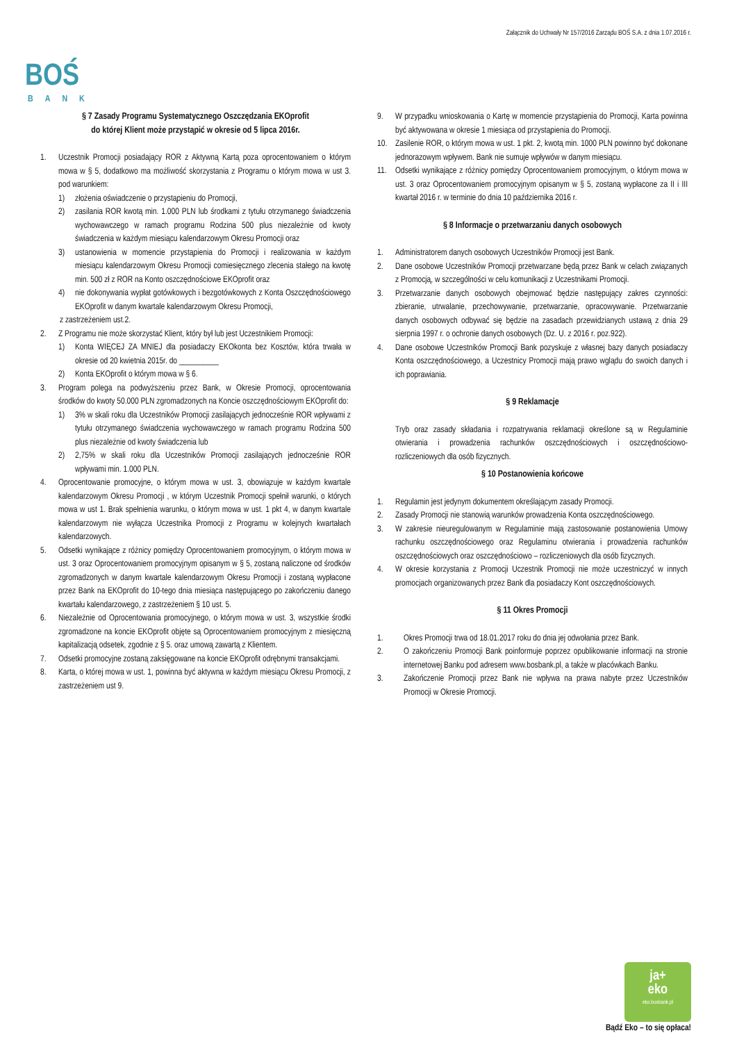Załącznik do Uchwały Nr 157/2016 Zarządu BOŚ S.A. z dnia 1.07.2016 r.
BOŚ
BANK
§ 7 Zasady Programu Systematycznego Oszczędzania EKOprofit
do której Klient może przystąpić w okresie od 5 lipca 2016r.
1. Uczestnik Promocji posiadający ROR z Aktywną Kartą poza oprocentowaniem o którym mowa w § 5, dodatkowo ma możliwość skorzystania z Programu o którym mowa w ust 3. pod warunkiem:
1) złożenia oświadczenie o przystąpieniu do Promocji,
2) zasilania ROR kwotą min. 1.000 PLN lub środkami z tytułu otrzymanego świadczenia wychowawczego w ramach programu Rodzina 500 plus niezależnie od kwoty świadczenia w każdym miesiącu kalendarzowym Okresu Promocji oraz
3) ustanowienia w momencie przystąpienia do Promocji i realizowania w każdym miesiącu kalendarzowym Okresu Promocji comiesięcznego zlecenia stałego na kwotę min. 500 zł z ROR na Konto oszczędnościowe EKOprofit oraz
4) nie dokonywania wypłat gotówkowych i bezgotówkowych z Konta Oszczędnościowego EKOprofit w danym kwartale kalendarzowym Okresu Promocji,
z zastrzeżeniem ust.2.
2. Z Programu nie może skorzystać Klient, który był lub jest Uczestnikiem Promocji:
1) Konta WIĘCEJ ZA MNIEJ dla posiadaczy EKOkonta bez Kosztów, która trwała w okresie od 20 kwietnia 2015r. do __________
2) Konta EKOprofit o którym mowa w § 6.
3. Program polega na podwyższeniu przez Bank, w Okresie Promocji, oprocentowania środków do kwoty 50.000 PLN zgromadzonych na Koncie oszczędnościowym EKOprofit do:
1) 3% w skali roku dla Uczestników Promocji zasilających jednocześnie ROR wpływami z tytułu otrzymanego świadczenia wychowawczego w ramach programu Rodzina 500 plus niezależnie od kwoty świadczenia lub
2) 2,75% w skali roku dla Uczestników Promocji zasilających jednocześnie ROR wpływami min. 1.000 PLN.
4. Oprocentowanie promocyjne, o którym mowa w ust. 3, obowiązuje w każdym kwartale kalendarzowym Okresu Promocji , w którym Uczestnik Promocji spełnił warunki, o których mowa w ust 1. Brak spełnienia warunku, o którym mowa w ust. 1 pkt 4, w danym kwartale kalendarzowym nie wyłącza Uczestnika Promocji z Programu w kolejnych kwartałach kalendarzowych.
5. Odsetki wynikające z różnicy pomiędzy Oprocentowaniem promocyjnym, o którym mowa w ust. 3 oraz Oprocentowaniem promocyjnym opisanym w § 5, zostaną naliczone od środków zgromadzonych w danym kwartale kalendarzowym Okresu Promocji i zostaną wypłacone przez Bank na EKOprofit do 10-tego dnia miesiąca następującego po zakończeniu danego kwartału kalendarzowego, z zastrzeżeniem § 10 ust. 5.
6. Niezależnie od Oprocentowania promocyjnego, o którym mowa w ust. 3, wszystkie środki zgromadzone na koncie EKOprofit objęte są Oprocentowaniem promocyjnym z miesięczną kapitalizacją odsetek, zgodnie z § 5. oraz umową zawartą z Klientem.
7. Odsetki promocyjne zostaną zaksięgowane na koncie EKOprofit odrębnymi transakcjami.
8. Karta, o której mowa w ust. 1, powinna być aktywna w każdym miesiącu Okresu Promocji, z zastrzeżeniem ust 9.
9. W przypadku wnioskowania o Kartę w momencie przystąpienia do Promocji, Karta powinna być aktywowana w okresie 1 miesiąca od przystąpienia do Promocji.
10. Zasilenie ROR, o którym mowa w ust. 1 pkt. 2, kwotą min. 1000 PLN powinno być dokonane jednorazowym wpływem. Bank nie sumuje wpływów w danym miesiącu.
11. Odsetki wynikające z różnicy pomiędzy Oprocentowaniem promocyjnym, o którym mowa w ust. 3 oraz Oprocentowaniem promocyjnym opisanym w § 5, zostaną wypłacone za II i III kwartał 2016 r. w terminie do dnia 10 października 2016 r.
§ 8 Informacje o przetwarzaniu danych osobowych
1. Administratorem danych osobowych Uczestników Promocji jest Bank.
2. Dane osobowe Uczestników Promocji przetwarzane będą przez Bank w celach związanych z Promocją, w szczególności w celu komunikacji z Uczestnikami Promocji.
3. Przetwarzanie danych osobowych obejmować będzie następujący zakres czynności: zbieranie, utrwalanie, przechowywanie, przetwarzanie, opracowywanie. Przetwarzanie danych osobowych odbywać się będzie na zasadach przewidzianych ustawą z dnia 29 sierpnia 1997 r. o ochronie danych osobowych (Dz. U. z 2016 r. poz.922).
4. Dane osobowe Uczestników Promocji Bank pozyskuje z własnej bazy danych posiadaczy Konta oszczędnościowego, a Uczestnicy Promocji mają prawo wglądu do swoich danych i ich poprawiania.
§ 9 Reklamacje
Tryb oraz zasady składania i rozpatrywania reklamacji określone są w Regulaminie otwierania i prowadzenia rachunków oszczędnościowych i oszczędnościowo-rozliczeniowych dla osób fizycznych.
§ 10 Postanowienia końcowe
1. Regulamin jest jedynym dokumentem określającym zasady Promocji.
2. Zasady Promocji nie stanowią warunków prowadzenia Konta oszczędnościowego.
3. W zakresie nieuregulowanym w Regulaminie mają zastosowanie postanowienia Umowy rachunku oszczędnościowego oraz Regulaminu otwierania i prowadzenia rachunków oszczędnościowych oraz oszczędnościowo – rozliczeniowych dla osób fizycznych.
4. W okresie korzystania z Promocji Uczestnik Promocji nie może uczestniczyć w innych promocjach organizowanych przez Bank dla posiadaczy Kont oszczędnościowych.
§ 11 Okres Promocji
1. Okres Promocji trwa od 18.01.2017 roku do dnia jej odwołania przez Bank.
2. O zakończeniu Promocji Bank poinformuje poprzez opublikowanie informacji na stronie internetowej Banku pod adresem www.bosbank.pl, a także w placówkach Banku.
3. Zakończenie Promocji przez Bank nie wpływa na prawa nabyte przez Uczestników Promocji w Okresie Promocji.
ja+
eko
eko.bosbank.pl
Bądź Eko – to się opłaca!